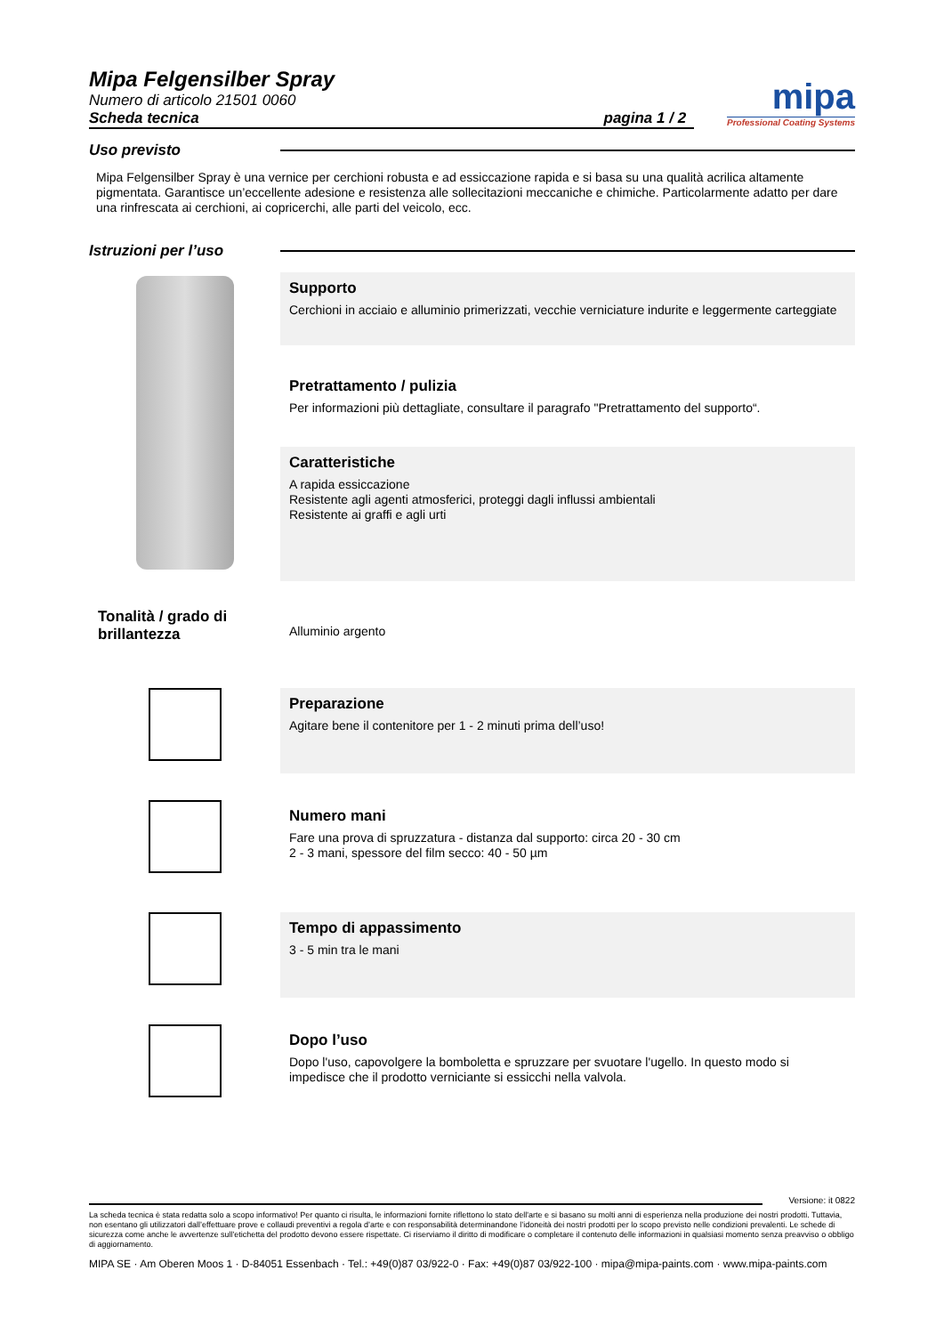Mipa Felgensilber Spray
Numero di articolo 21501 0060
Scheda tecnica pagina 1 / 2
mipa
Professional Coating Systems
Uso previsto
Mipa Felgensilber Spray è una vernice per cerchioni robusta e ad essiccazione rapida e si basa su una qualità acrilica altamente pigmentata. Garantisce un’eccellente adesione e resistenza alle sollecitazioni meccaniche e chimiche. Particolarmente adatto per dare una rinfrescata ai cerchioni, ai copricerchi, alle parti del veicolo, ecc.
Istruzioni per l’uso
Supporto
Cerchioni in acciaio e alluminio primerizzati, vecchie verniciature indurite e leggermente carteggiate
Pretrattamento / pulizia
Per informazioni più dettagliate, consultare il paragrafo "Pretrattamento del supporto“.
Caratteristiche
A rapida essiccazione
Resistente agli agenti atmosferici, proteggi dagli influssi ambientali
Resistente ai graffi e agli urti
Tonalità / grado di brillantezza
Alluminio argento
Preparazione
Agitare bene il contenitore per 1 - 2 minuti prima dell’uso!
Numero mani
Fare una prova di spruzzatura - distanza dal supporto: circa 20 - 30 cm
2 - 3 mani, spessore del film secco: 40 - 50 µm
Tempo di appassimento
3 - 5 min tra le mani
Dopo l’uso
Dopo l'uso, capovolgere la bomboletta e spruzzare per svuotare l'ugello. In questo modo si impedisce che il prodotto verniciante si essicchi nella valvola.
Versione: it 0822
La scheda tecnica è stata redatta solo a scopo informativo! Per quanto ci risulta, le informazioni fornite riflettono lo stato dell'arte e si basano su molti anni di esperienza nella produzione dei nostri prodotti. Tuttavia, non esentano gli utilizzatori dall’effettuare prove e collaudi preventivi a regola d’arte e con responsabilità determinandone l’idoneità dei nostri prodotti per lo scopo previsto nelle condizioni prevalenti. Le schede di sicurezza come anche le avvertenze sull'etichetta del prodotto devono essere rispettate. Ci riserviamo il diritto di modificare o completare il contenuto delle informazioni in qualsiasi momento senza preavviso o obbligo di aggiornamento.
MIPA SE · Am Oberen Moos 1 · D-84051 Essenbach · Tel.: +49(0)87 03/922-0 · Fax: +49(0)87 03/922-100 · mipa@mipa-paints.com · www.mipa-paints.com